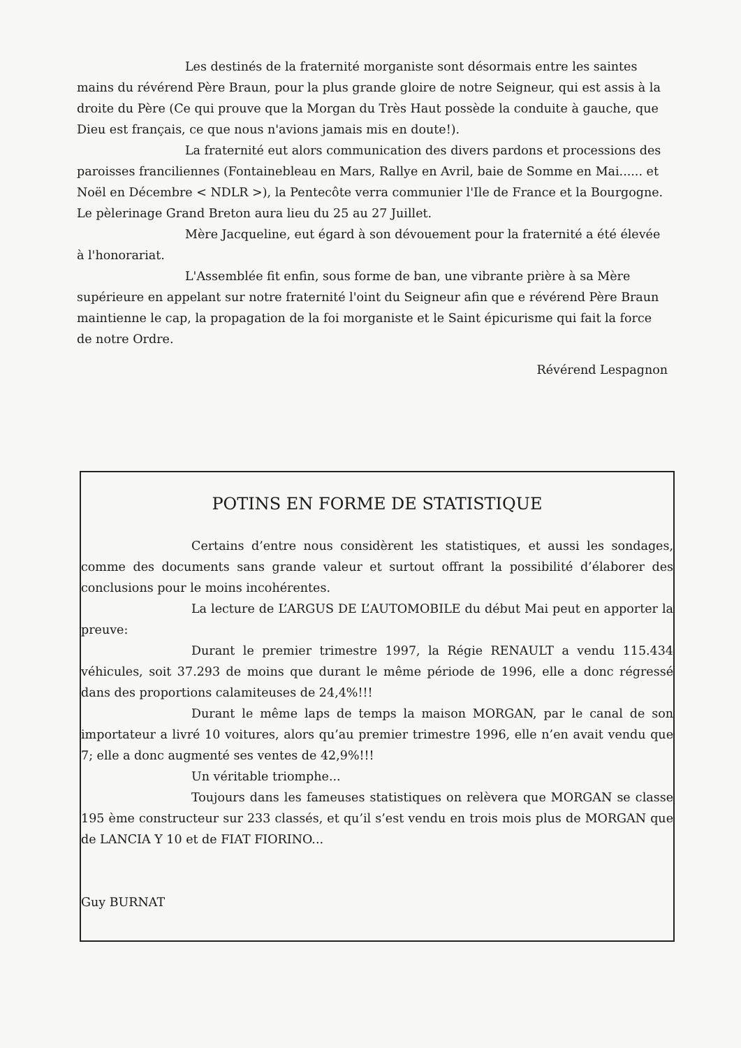Les destinés de la fraternité morganiste sont désormais entre les saintes mains du révérend Père Braun, pour la plus grande gloire de notre Seigneur, qui est assis à la droite du Père (Ce qui prouve que la Morgan du Très Haut possède la conduite à gauche, que Dieu est français, ce que nous n'avions jamais mis en doute!).
La fraternité eut alors communication des divers pardons et processions des paroisses franciliennes (Fontainebleau en Mars, Rallye en Avril, baie de Somme en Mai...... et Noël en Décembre < NDLR >), la Pentecôte verra communier l'Ile de France et la Bourgogne. Le pèlerinage Grand Breton aura lieu du 25 au 27 Juillet.
Mère Jacqueline, eut égard à son dévouement pour la fraternité a été élevée à l'honorariat.
L'Assemblée fit enfin, sous forme de ban, une vibrante prière à sa Mère supérieure en appelant sur notre fraternité l'oint du Seigneur afin que e révérend Père Braun maintienne le cap, la propagation de la foi morganiste et le Saint épicurisme qui fait la force de notre Ordre.
Révérend Lespagnon
POTINS EN FORME DE STATISTIQUE
Certains d’entre nous considèrent les statistiques, et aussi les sondages, comme des documents sans grande valeur et surtout offrant la possibilité d’élaborer des conclusions pour le moins incohérentes.
La lecture de L’ARGUS DE L’AUTOMOBILE du début Mai peut en apporter la preuve:
Durant le premier trimestre 1997, la Régie RENAULT a vendu 115.434 véhicules, soit 37.293 de moins que durant le même période de 1996, elle a donc régressé dans des proportions calamiteuses de 24,4%!!!
Durant le même laps de temps la maison MORGAN, par le canal de son importateur a livré 10 voitures, alors qu’au premier trimestre 1996, elle n’en avait vendu que 7; elle a donc augmenté ses ventes de 42,9%!!!
Un véritable triomphe...
Toujours dans les fameuses statistiques on relèvera que MORGAN se classe 195 ème constructeur sur 233 classés, et qu’il s’est vendu en trois mois plus de MORGAN que de LANCIA Y 10 et de FIAT FIORINO...
Guy BURNAT